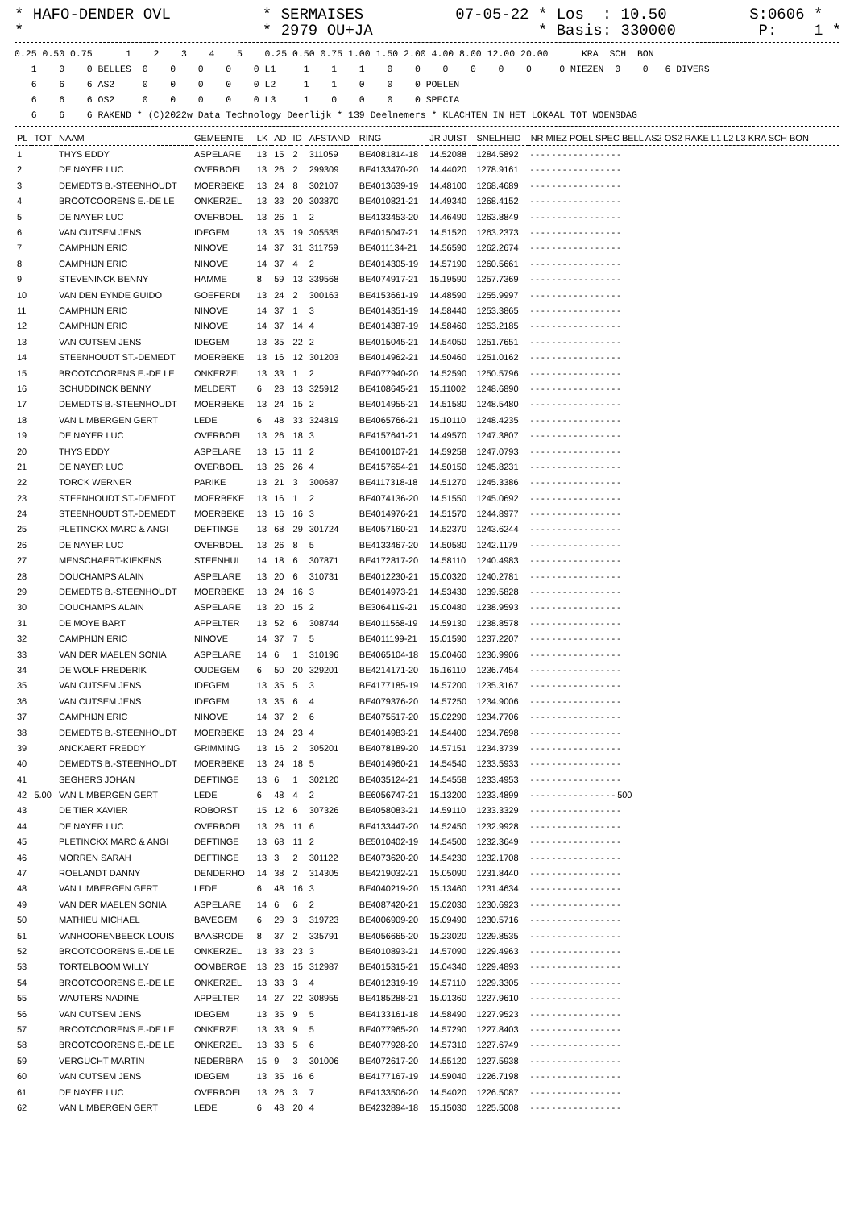* HAFO-DENDER OVL          * SERMAISES          07-05-22 * Los  : 10.50         S:0606 *
*                          * 2979 OU+JA                  * Basis: 330000         P:    1 *
0.25 0.50 0.75      1    2    3    4    5    0.25 0.50 0.75 1.00 1.50 2.00 4.00 8.00 12.00 20.00      KRA  SCH  BON
   1    0    0 BELLES  0    0    0    0    0 L1     1    1    1    0    0    0    0    0    0     0 MIEZEN  0    0   6 DIVERS
   6    6    6 AS2     0    0    0    0    0 L2     1    1    0    0    0 POELEN
   6    6    6 OS2     0    0    0    0    0 L3     1    0    0    0    0 SPECIA
   6    6    6 RAKEND * (C)2022w Data Technology Deerlijk * 139 Deelnemers * KLACHTEN IN HET LOKAAL TOT WOENSDAG
| PL | TOT | NAAM | GEMEENTE | LK | AD | ID | AFSTAND | RING | JR JUIST | SNELHEID | NR MIEZ POEL SPEC BELL AS2 OS2 RAKE L1 L2 L3 KRA SCH BON |
| --- | --- | --- | --- | --- | --- | --- | --- | --- | --- | --- | --- |
| 1 | | THYS EDDY | ASPELARE | 13 | 15 | 2 | 311059 | BE4081814-18 | 14.52088 | 1284.5892 | - - - - - - - - - - - - - - - - - |
| 2 | | DE NAYER LUC | OVERBOEL | 13 | 26 | 2 | 299309 | BE4133470-20 | 14.44020 | 1278.9161 | - - - - - - - - - - - - - - - - - |
| 3 | | DEMEDTS B.-STEENHOUDT | MOERBEKE | 13 | 24 | 8 | 302107 | BE4013639-19 | 14.48100 | 1268.4689 | - - - - - - - - - - - - - - - - - |
| 4 | | BROOTCOORENS E.-DE LE | ONKERZEL | 13 | 33 | 20 | 303870 | BE4010821-21 | 14.49340 | 1268.4152 | - - - - - - - - - - - - - - - - - |
| 5 | | DE NAYER LUC | OVERBOEL | 13 | 26 | 1 | 2 | BE4133453-20 | 14.46490 | 1263.8849 | - - - - - - - - - - - - - - - - - |
| 6 | | VAN CUTSEM JENS | IDEGEM | 13 | 35 | 19 | 305535 | BE4015047-21 | 14.51520 | 1263.2373 | - - - - - - - - - - - - - - - - - |
| 7 | | CAMPHIJN ERIC | NINOVE | 14 | 37 | 31 | 311759 | BE4011134-21 | 14.56590 | 1262.2674 | - - - - - - - - - - - - - - - - - |
| 8 | | CAMPHIJN ERIC | NINOVE | 14 | 37 | 4 | 2 | BE4014305-19 | 14.57190 | 1260.5661 | - - - - - - - - - - - - - - - - - |
| 9 | | STEVENINCK BENNY | HAMME | 8 | 59 | 13 | 339568 | BE4074917-21 | 15.19590 | 1257.7369 | - - - - - - - - - - - - - - - - - |
| 10 | | VAN DEN EYNDE GUIDO | GOEFERDI | 13 | 24 | 2 | 300163 | BE4153661-19 | 14.48590 | 1255.9997 | - - - - - - - - - - - - - - - - - |
| 11 | | CAMPHIJN ERIC | NINOVE | 14 | 37 | 1 | 3 | BE4014351-19 | 14.58440 | 1253.3865 | - - - - - - - - - - - - - - - - - |
| 12 | | CAMPHIJN ERIC | NINOVE | 14 | 37 | 14 | 4 | BE4014387-19 | 14.58460 | 1253.2185 | - - - - - - - - - - - - - - - - - |
| 13 | | VAN CUTSEM JENS | IDEGEM | 13 | 35 | 22 | 2 | BE4015045-21 | 14.54050 | 1251.7651 | - - - - - - - - - - - - - - - - - |
| 14 | | STEENHOUDT ST.-DEMEDT | MOERBEKE | 13 | 16 | 12 | 301203 | BE4014962-21 | 14.50460 | 1251.0162 | - - - - - - - - - - - - - - - - - |
| 15 | | BROOTCOORENS E.-DE LE | ONKERZEL | 13 | 33 | 1 | 2 | BE4077940-20 | 14.52590 | 1250.5796 | - - - - - - - - - - - - - - - - - |
| 16 | | SCHUDDINCK BENNY | MELDERT | 6 | 28 | 13 | 325912 | BE4108645-21 | 15.11002 | 1248.6890 | - - - - - - - - - - - - - - - - - |
| 17 | | DEMEDTS B.-STEENHOUDT | MOERBEKE | 13 | 24 | 15 | 2 | BE4014955-21 | 14.51580 | 1248.5480 | - - - - - - - - - - - - - - - - - |
| 18 | | VAN LIMBERGEN GERT | LEDE | 6 | 48 | 33 | 324819 | BE4065766-21 | 15.10110 | 1248.4235 | - - - - - - - - - - - - - - - - - |
| 19 | | DE NAYER LUC | OVERBOEL | 13 | 26 | 18 | 3 | BE4157641-21 | 14.49570 | 1247.3807 | - - - - - - - - - - - - - - - - - |
| 20 | | THYS EDDY | ASPELARE | 13 | 15 | 11 | 2 | BE4100107-21 | 14.59258 | 1247.0793 | - - - - - - - - - - - - - - - - - |
| 21 | | DE NAYER LUC | OVERBOEL | 13 | 26 | 26 | 4 | BE4157654-21 | 14.50150 | 1245.8231 | - - - - - - - - - - - - - - - - - |
| 22 | | TORCK WERNER | PARIKE | 13 | 21 | 3 | 300687 | BE4117318-18 | 14.51270 | 1245.3386 | - - - - - - - - - - - - - - - - - |
| 23 | | STEENHOUDT ST.-DEMEDT | MOERBEKE | 13 | 16 | 1 | 2 | BE4074136-20 | 14.51550 | 1245.0692 | - - - - - - - - - - - - - - - - - |
| 24 | | STEENHOUDT ST.-DEMEDT | MOERBEKE | 13 | 16 | 16 | 3 | BE4014976-21 | 14.51570 | 1244.8977 | - - - - - - - - - - - - - - - - - |
| 25 | | PLETINCKX MARC & ANGI | DEFTINGE | 13 | 68 | 29 | 301724 | BE4057160-21 | 14.52370 | 1243.6244 | - - - - - - - - - - - - - - - - - |
| 26 | | DE NAYER LUC | OVERBOEL | 13 | 26 | 8 | 5 | BE4133467-20 | 14.50580 | 1242.1179 | - - - - - - - - - - - - - - - - - |
| 27 | | MENSCHAERT-KIEKENS | STEENHUI | 14 | 18 | 6 | 307871 | BE4172817-20 | 14.58110 | 1240.4983 | - - - - - - - - - - - - - - - - - |
| 28 | | DOUCHAMPS ALAIN | ASPELARE | 13 | 20 | 6 | 310731 | BE4012230-21 | 15.00320 | 1240.2781 | - - - - - - - - - - - - - - - - - |
| 29 | | DEMEDTS B.-STEENHOUDT | MOERBEKE | 13 | 24 | 16 | 3 | BE4014973-21 | 14.53430 | 1239.5828 | - - - - - - - - - - - - - - - - - |
| 30 | | DOUCHAMPS ALAIN | ASPELARE | 13 | 20 | 15 | 2 | BE3064119-21 | 15.00480 | 1238.9593 | - - - - - - - - - - - - - - - - - |
| 31 | | DE MOYE BART | APPELTER | 13 | 52 | 6 | 308744 | BE4011568-19 | 14.59130 | 1238.8578 | - - - - - - - - - - - - - - - - - |
| 32 | | CAMPHIJN ERIC | NINOVE | 14 | 37 | 7 | 5 | BE4011199-21 | 15.01590 | 1237.2207 | - - - - - - - - - - - - - - - - - |
| 33 | | VAN DER MAELEN SONIA | ASPELARE | 14 | 6 | 1 | 310196 | BE4065104-18 | 15.00460 | 1236.9906 | - - - - - - - - - - - - - - - - - |
| 34 | | DE WOLF FREDERIK | OUDEGEM | 6 | 50 | 20 | 329201 | BE4214171-20 | 15.16110 | 1236.7454 | - - - - - - - - - - - - - - - - - |
| 35 | | VAN CUTSEM JENS | IDEGEM | 13 | 35 | 5 | 3 | BE4177185-19 | 14.57200 | 1235.3167 | - - - - - - - - - - - - - - - - - |
| 36 | | VAN CUTSEM JENS | IDEGEM | 13 | 35 | 6 | 4 | BE4079376-20 | 14.57250 | 1234.9006 | - - - - - - - - - - - - - - - - - |
| 37 | | CAMPHIJN ERIC | NINOVE | 14 | 37 | 2 | 6 | BE4075517-20 | 15.02290 | 1234.7706 | - - - - - - - - - - - - - - - - - |
| 38 | | DEMEDTS B.-STEENHOUDT | MOERBEKE | 13 | 24 | 23 | 4 | BE4014983-21 | 14.54400 | 1234.7698 | - - - - - - - - - - - - - - - - - |
| 39 | | ANCKAERT FREDDY | GRIMMING | 13 | 16 | 2 | 305201 | BE4078189-20 | 14.57151 | 1234.3739 | - - - - - - - - - - - - - - - - - |
| 40 | | DEMEDTS B.-STEENHOUDT | MOERBEKE | 13 | 24 | 18 | 5 | BE4014960-21 | 14.54540 | 1233.5933 | - - - - - - - - - - - - - - - - - |
| 41 | | SEGHERS JOHAN | DEFTINGE | 13 | 6 | 1 | 302120 | BE4035124-21 | 14.54558 | 1233.4953 | - - - - - - - - - - - - - - - - - |
| 42 | 5.00 | VAN LIMBERGEN GERT | LEDE | 6 | 48 | 4 | 2 | BE6056747-21 | 15.13200 | 1233.4899 | - - - - - - - - - - - - - - - - 500 |
| 43 | | DE TIER XAVIER | ROBORST | 15 | 12 | 6 | 307326 | BE4058083-21 | 14.59110 | 1233.3329 | - - - - - - - - - - - - - - - - - |
| 44 | | DE NAYER LUC | OVERBOEL | 13 | 26 | 11 | 6 | BE4133447-20 | 14.52450 | 1232.9928 | - - - - - - - - - - - - - - - - - |
| 45 | | PLETINCKX MARC & ANGI | DEFTINGE | 13 | 68 | 11 | 2 | BE5010402-19 | 14.54500 | 1232.3649 | - - - - - - - - - - - - - - - - - |
| 46 | | MORREN SARAH | DEFTINGE | 13 | 3 | 2 | 301122 | BE4073620-20 | 14.54230 | 1232.1708 | - - - - - - - - - - - - - - - - - |
| 47 | | ROELANDT DANNY | DENDERHO | 14 | 38 | 2 | 314305 | BE4219032-21 | 15.05090 | 1231.8440 | - - - - - - - - - - - - - - - - - |
| 48 | | VAN LIMBERGEN GERT | LEDE | 6 | 48 | 16 | 3 | BE4040219-20 | 15.13460 | 1231.4634 | - - - - - - - - - - - - - - - - - |
| 49 | | VAN DER MAELEN SONIA | ASPELARE | 14 | 6 | 6 | 2 | BE4087420-21 | 15.02030 | 1230.6923 | - - - - - - - - - - - - - - - - - |
| 50 | | MATHIEU MICHAEL | BAVEGEM | 6 | 29 | 3 | 319723 | BE4006909-20 | 15.09490 | 1230.5716 | - - - - - - - - - - - - - - - - - |
| 51 | | VANHOORENBEECK LOUIS | BAASRODE | 8 | 37 | 2 | 335791 | BE4056665-20 | 15.23020 | 1229.8535 | - - - - - - - - - - - - - - - - - |
| 52 | | BROOTCOORENS E.-DE LE | ONKERZEL | 13 | 33 | 23 | 3 | BE4010893-21 | 14.57090 | 1229.4963 | - - - - - - - - - - - - - - - - - |
| 53 | | TORTELBOOM WILLY | OOMBERGE | 13 | 23 | 15 | 312987 | BE4015315-21 | 15.04340 | 1229.4893 | - - - - - - - - - - - - - - - - - |
| 54 | | BROOTCOORENS E.-DE LE | ONKERZEL | 13 | 33 | 3 | 4 | BE4012319-19 | 14.57110 | 1229.3305 | - - - - - - - - - - - - - - - - - |
| 55 | | WAUTERS NADINE | APPELTER | 14 | 27 | 22 | 308955 | BE4185288-21 | 15.01360 | 1227.9610 | - - - - - - - - - - - - - - - - - |
| 56 | | VAN CUTSEM JENS | IDEGEM | 13 | 35 | 9 | 5 | BE4133161-18 | 14.58490 | 1227.9523 | - - - - - - - - - - - - - - - - - |
| 57 | | BROOTCOORENS E.-DE LE | ONKERZEL | 13 | 33 | 9 | 5 | BE4077965-20 | 14.57290 | 1227.8403 | - - - - - - - - - - - - - - - - - |
| 58 | | BROOTCOORENS E.-DE LE | ONKERZEL | 13 | 33 | 5 | 6 | BE4077928-20 | 14.57310 | 1227.6749 | - - - - - - - - - - - - - - - - - |
| 59 | | VERGUCHT MARTIN | NEDERBRA | 15 | 9 | 3 | 301006 | BE4072617-20 | 14.55120 | 1227.5938 | - - - - - - - - - - - - - - - - - |
| 60 | | VAN CUTSEM JENS | IDEGEM | 13 | 35 | 16 | 6 | BE4177167-19 | 14.59040 | 1226.7198 | - - - - - - - - - - - - - - - - - |
| 61 | | DE NAYER LUC | OVERBOEL | 13 | 26 | 3 | 7 | BE4133506-20 | 14.54020 | 1226.5087 | - - - - - - - - - - - - - - - - - |
| 62 | | VAN LIMBERGEN GERT | LEDE | 6 | 48 | 20 | 4 | BE4232894-18 | 15.15030 | 1225.5008 | - - - - - - - - - - - - - - - - - |